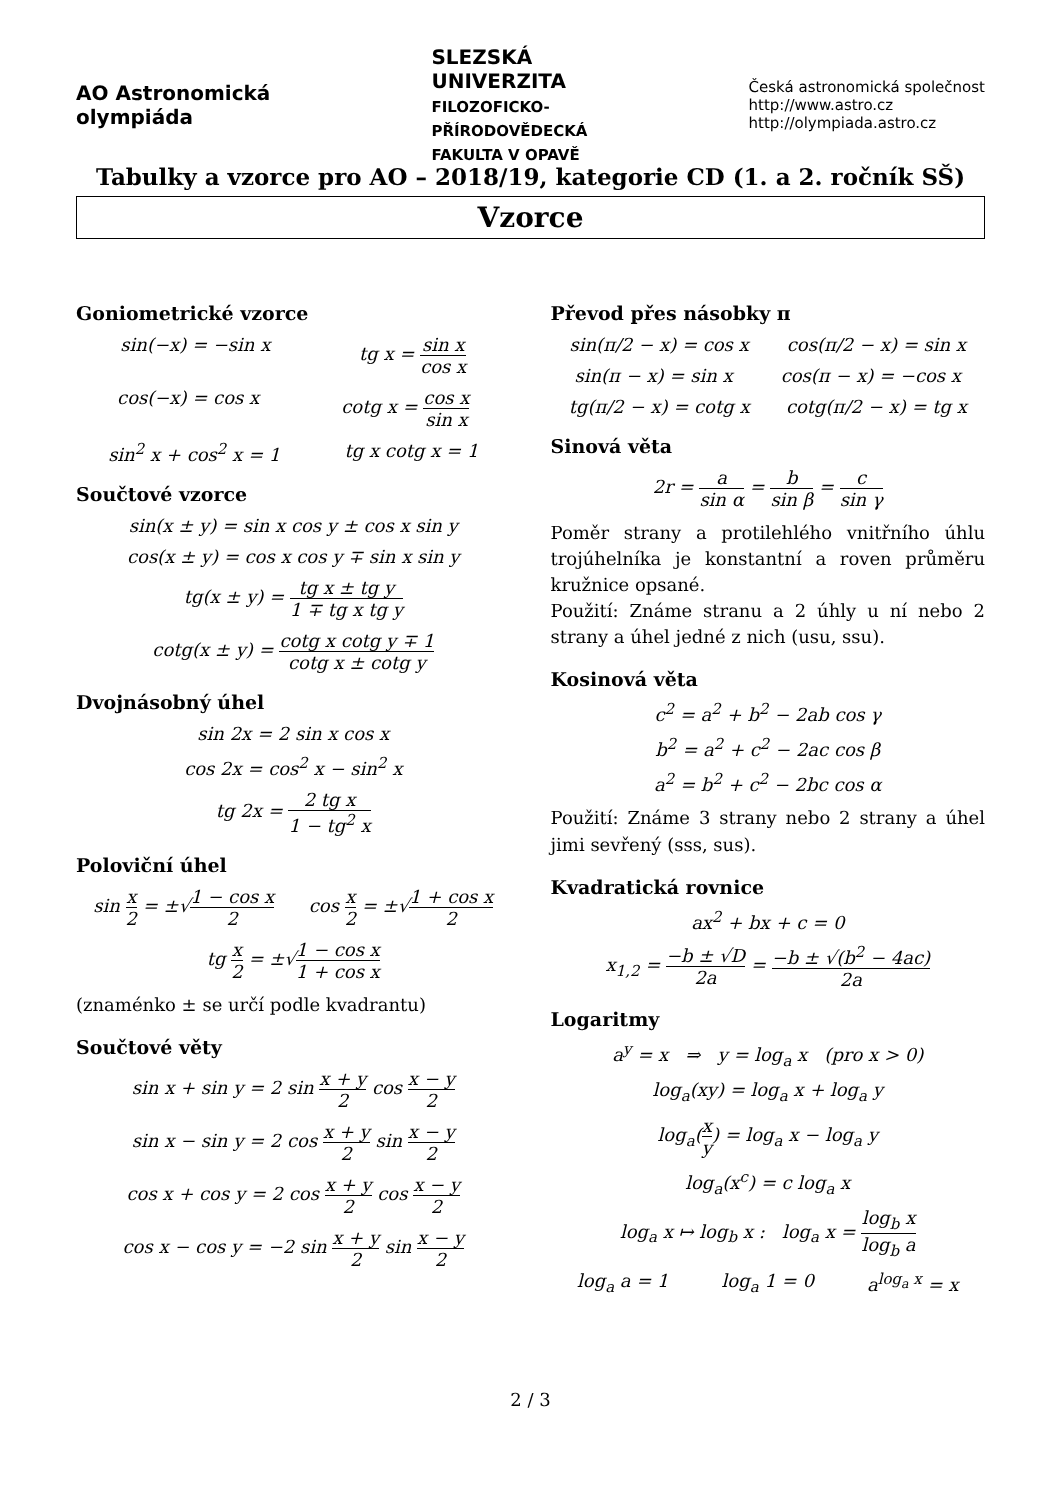AO Astronomická
olympiáda
SLEZSKÁ
UNIVERZITA
FILOZOFICKO-
PŘÍRODOVĚDECKÁ
FAKULTA V OPAVĚ
Česká astronomická společnost
http://www.astro.cz
http://olympiada.astro.cz
Tabulky a vzorce pro AO – 2018/19, kategorie CD (1. a 2. ročník SŠ)
Vzorce
Goniometrické vzorce
sin(−x) = −sin x tg x = sin x cos x
cos(−x) = cos x cotg x = cos x sin x
sin<sup>2</sup> x + cos<sup>2</sup> x = 1 tg x cotg x = 1
Součtové vzorce
sin(x ± y) = sin x cos y ± cos x sin y
cos(x ± y) = cos x cos y ∓ sin x sin y
tg(x ± y) = tg x ± tg y 1 ∓ tg x tg y
cotg(x ± y) = cotg x cotg y ∓ 1 cotg x ± cotg y
Dvojnásobný úhel
sin 2x = 2 sin x cos x
cos 2x = cos<sup>2</sup> x − sin<sup>2</sup> x
tg 2x = 2 tg x 1 − tg<sup>2</sup> x
Poloviční úhel
sin x 2 = ±√1 − cos x 2 cos x 2 = ±√1 + cos x 2
tg x 2 = ±√1 − cos x 1 + cos x
(znaménko ± se určí podle kvadrantu)
Součtové věty
sin x + sin y = 2 sin x + y 2 cos x − y 2
sin x − sin y = 2 cos x + y 2 sin x − y 2
cos x + cos y = 2 cos x + y 2 cos x − y 2
cos x − cos y = −2 sin x + y 2 sin x − y 2
Převod přes násobky π
sin(π/2 − x) = cos x cos(π/2 − x) = sin x
sin(π − x) = sin x cos(π − x) = −cos x
tg(π/2 − x) = cotg x cotg(π/2 − x) = tg x
Sinová věta
2r = a sin α = b sin β = c sin γ
Poměr strany a protilehlého vnitřního úhlu trojúhelníka je konstantní a roven průměru kružnice opsané.
Použití: Známe stranu a 2 úhly u ní nebo 2 strany a úhel jedné z nich (usu, ssu).
Kosinová věta
c<sup>2</sup> = a<sup>2</sup> + b<sup>2</sup> − 2ab cos γ
b<sup>2</sup> = a<sup>2</sup> + c<sup>2</sup> − 2ac cos β
a<sup>2</sup> = b<sup>2</sup> + c<sup>2</sup> − 2bc cos α
Použití: Známe 3 strany nebo 2 strany a úhel jimi sevřený (sss, sus).
Kvadratická rovnice
ax<sup>2</sup> + bx + c = 0
x<sub>1,2</sub> = −b ± √D 2a = −b ± √(b<sup>2</sup> − 4ac) 2a
Logaritmy
a<sup>y</sup> = x ⇒ y = log<sub>a</sub> x (pro x > 0)
log<sub>a</sub>(xy) = log<sub>a</sub> x + log<sub>a</sub> y
log<sub>a</sub>(x y) = log<sub>a</sub> x − log<sub>a</sub> y
log<sub>a</sub>(x<sup>c</sup>) = c log<sub>a</sub> x
log<sub>a</sub> x ↦ log<sub>b</sub> x : log<sub>a</sub> x = log<sub>b</sub> x log<sub>b</sub> a
log<sub>a</sub> a = 1 log<sub>a</sub> 1 = 0 a<sup>log<sub>a</sub> x</sup> = x
2 / 3